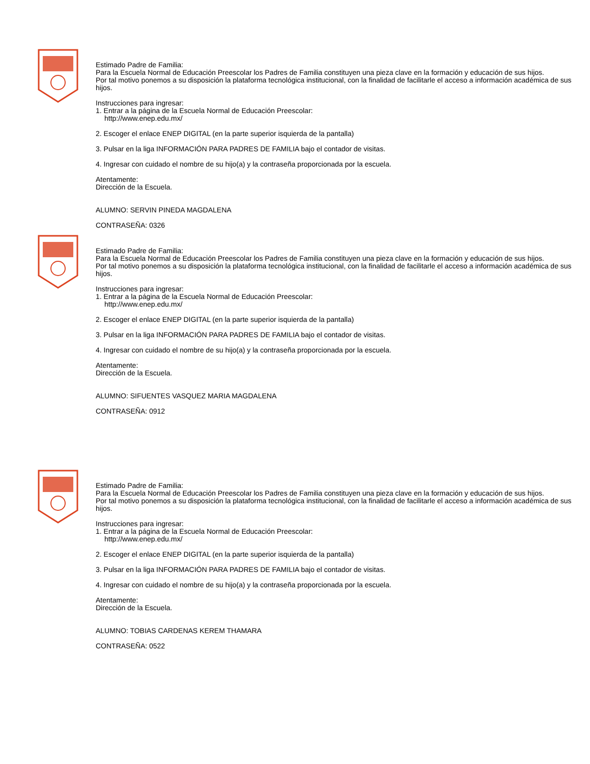Estimado Padre de Familia:
Para la Escuela Normal de Educación Preescolar los Padres de Familia constituyen una pieza clave en la formación y educación de sus hijos.
Por tal motivo ponemos a su disposición la plataforma tecnológica institucional, con la finalidad de facilitarle el acceso a información académica de sus hijos.
Instrucciones para ingresar:
1. Entrar a la página de la Escuela Normal de Educación Preescolar:
http://www.enep.edu.mx/
2. Escoger el enlace ENEP DIGITAL (en la parte superior isquierda de la pantalla)
3. Pulsar en la liga INFORMACIÓN PARA PADRES DE FAMILIA bajo el contador de visitas.
4. Ingresar con cuidado el nombre de su hijo(a) y la contraseña proporcionada por la escuela.
Atentamente:
Dirección de la Escuela.
ALUMNO: SERVIN PINEDA MAGDALENA
CONTRASEÑA: 0326
Estimado Padre de Familia:
Para la Escuela Normal de Educación Preescolar los Padres de Familia constituyen una pieza clave en la formación y educación de sus hijos.
Por tal motivo ponemos a su disposición la plataforma tecnológica institucional, con la finalidad de facilitarle el acceso a información académica de sus hijos.
Instrucciones para ingresar:
1. Entrar a la página de la Escuela Normal de Educación Preescolar:
http://www.enep.edu.mx/
2. Escoger el enlace ENEP DIGITAL (en la parte superior isquierda de la pantalla)
3. Pulsar en la liga INFORMACIÓN PARA PADRES DE FAMILIA bajo el contador de visitas.
4. Ingresar con cuidado el nombre de su hijo(a) y la contraseña proporcionada por la escuela.
Atentamente:
Dirección de la Escuela.
ALUMNO: SIFUENTES VASQUEZ MARIA MAGDALENA
CONTRASEÑA: 0912
Estimado Padre de Familia:
Para la Escuela Normal de Educación Preescolar los Padres de Familia constituyen una pieza clave en la formación y educación de sus hijos.
Por tal motivo ponemos a su disposición la plataforma tecnológica institucional, con la finalidad de facilitarle el acceso a información académica de sus hijos.
Instrucciones para ingresar:
1. Entrar a la página de la Escuela Normal de Educación Preescolar:
http://www.enep.edu.mx/
2. Escoger el enlace ENEP DIGITAL (en la parte superior isquierda de la pantalla)
3. Pulsar en la liga INFORMACIÓN PARA PADRES DE FAMILIA bajo el contador de visitas.
4. Ingresar con cuidado el nombre de su hijo(a) y la contraseña proporcionada por la escuela.
Atentamente:
Dirección de la Escuela.
ALUMNO: TOBIAS CARDENAS KEREM THAMARA
CONTRASEÑA: 0522